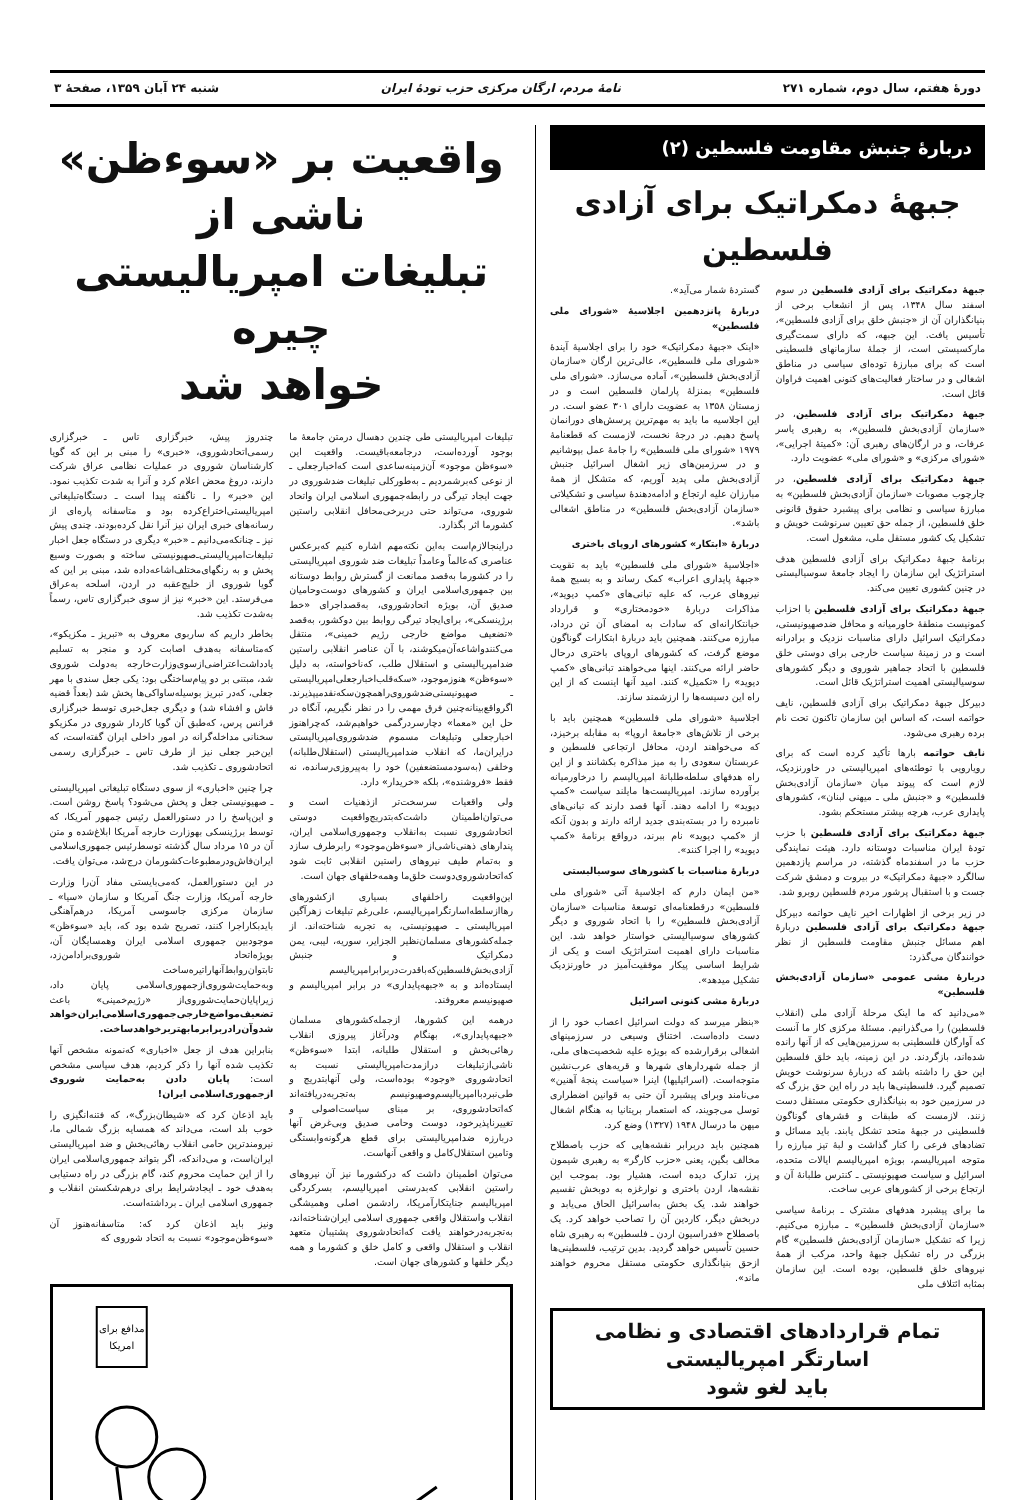دورهٔ هفتم، سال دوم، شماره ۲۷۱ نامهٔ مردم، ارگان مرکزی حزب تودهٔ ایران شنبه ۲۴ آبان ۱۳۵۹، صفحهٔ ۳
دربارهٔ جنبش مقاومت فلسطین (۲)
جبههٔ دمکراتیک برای آزادی فلسطین
جبههٔ دمکراتیک برای آزادی فلسطین در سوم اسفند سال ۱۳۴۸، پس از انشعاب برخی از بنیانگذاران آن از «جنبش خلق برای آزادی فلسطین»، تأسیس یافت. این جبهه، که دارای سمت‌گیری مارکسیستی است، از جملهٔ سازمانهای فلسطینی است که برای مبارزهٔ توده‌ای سیاسی در مناطق اشغالی و در ساختار فعالیت‌های کنونی اهمیت فراوان قائل است.
جبههٔ دمکراتیک برای آزادی فلسطین، در «سازمان آزادی‌بخش فلسطین»، به رهبری یاسر عرفات، و در ارگان‌های رهبری آن: «کمیتهٔ اجرایی»، «شورای مرکزی» و «شورای ملی» عضویت دارد.
جبههٔ دمکراتیک برای آزادی فلسطین، در چارچوب مصوبات «سازمان آزادی‌بخش فلسطین» به مبارزهٔ سیاسی و نظامی برای پیشبرد حقوق قانونی خلق فلسطین، از جمله حق تعیین سرنوشت خویش و تشکیل یک کشور مستقل ملی، مشغول است.
برنامهٔ جبههٔ دمکراتیک برای آزادی فلسطین هدف استراتژیک این سازمان را ایجاد جامعهٔ سوسیالیستی در چنین کشوری تعیین می‌کند.
جبههٔ دمکراتیک برای آزادی فلسطین با احزاب کمونیست منطقهٔ خاورمیانه و محافل ضدصهیونیستی، دمکراتیک اسرائیل دارای مناسبات نزدیک و برادرانه است و در زمینهٔ سیاست خارجی برای دوستی خلق فلسطین با اتحاد جماهیر شوروی و دیگر کشورهای سوسیالیستی اهمیت استراتژیک قائل است.
دبیرکل جبههٔ دمکراتیک برای آزادی فلسطین، نایف حواتمه است، که اساس این سازمان تاکنون تحت نام برده رهبری می‌شود.
نایف حواتمه بارها تأکید کرده است که برای رویارویی با توطئه‌های امپریالیستی در خاورنزدیک، لازم است که پیوند میان «سازمان آزادی‌بخش فلسطین» و «جنبش ملی ـ میهنی لبنان»، کشورهای پایداری عرب، هرچه بیشتر مستحکم بشود.
جبههٔ دمکراتیک برای آزادی فلسطین با حزب تودهٔ ایران مناسبات دوستانه دارد. هیئت نمایندگی حزب ما در اسفندماه گذشته، در مراسم یازدهمین سالگرد «جبههٔ دمکراتیک» در بیروت و دمشق شرکت جست و با استقبال پرشور مردم فلسطین روبرو شد.
در زیر برخی از اظهارات اخیر نایف حواتمه دبیرکل جبههٔ دمکراتیک برای آزادی فلسطین دربارهٔ اهم مسائل جنبش مقاومت فلسطین از نظر خوانندگان می‌گذرد:
دربارهٔ مشی عمومی «سازمان آزادی‌بخش فلسطین»
«می‌دانید که ما اینک مرحلهٔ آزادی ملی (انقلاب فلسطین) را می‌گذرانیم. مسئلهٔ مرکزی کار ما آنست که آوارگان فلسطینی به سرزمین‌هایی که از آنها رانده شده‌اند، بازگردند. در این زمینه، باید خلق فلسطین این حق را داشته باشد که دربارهٔ سرنوشت خویش تصمیم گیرد. فلسطینی‌ها باید در راه این حق بزرگ که در سرزمین خود به بنیانگذاری حکومتی مستقل دست زنند. لازمست که طبقات و قشرهای گوناگون فلسطینی در جبههٔ متحد تشکل یابند. باید مسائل و تضادهای فرعی را کنار گذاشت و لبهٔ تیز مبارزه را متوجه امپریالیسم، بویژه امپریالیسم ایالات متحده، اسرائیل و سیاست صهیونیستی ـ کنترس طلبانهٔ آن و ارتجاع برخی از کشورهای عربی ساخت.
ما برای پیشبرد هدفهای مشترک ـ برنامهٔ سیاسی «سازمان آزادی‌بخش فلسطین» ـ مبارزه می‌کنیم. زیرا که تشکیل «سازمان آزادی‌بخش فلسطین» گام بزرگی در راه تشکیل جبههٔ واحد، مرکب از همهٔ نیروهای خلق فلسطین، بوده است. این سازمان بمثابه ائتلاف ملی
گستردهٔ شمار می‌آید».
دربارهٔ پانزدهمین اجلاسیهٔ «شورای ملی فلسطین»
«اینک «جبههٔ دمکراتیک» خود را برای اجلاسیهٔ آیندهٔ «شورای ملی فلسطین»، عالی‌ترین ارگان «سازمان آزادی‌بخش فلسطین»، آماده می‌سازد. «شورای ملی فلسطین» بمنزلهٔ پارلمان فلسطین است و در زمستان ۱۳۵۸ به عضویت دارای ۳۰۱ عضو است. در این اجلاسیه ما باید به مهم‌ترین پرسش‌های دورانمان پاسخ دهیم. در درجهٔ نخست، لازمست که قطعنامهٔ ۱۹۷۹ «شورای ملی فلسطین» را جامهٔ عمل بپوشانیم و در سرزمین‌های زیر اشغال اسرائیل جنبش آزادی‌بخش ملی پدید آوریم، که متشکل از همهٔ مبارزان علیه ارتجاع و ادامه‌دهندهٔ سیاسی و تشکیلاتی «سازمان آزادی‌بخش فلسطین» در مناطق اشغالی باشد».
دربارهٔ «ابتکار» کشورهای اروپای باختری
«اجلاسیهٔ «شورای ملی فلسطین» باید به تقویت «جبههٔ پایداری اعراب» کمک رساند و به بسیج همهٔ نیروهای عرب، که علیه تبانی‌های «کمپ دیوید»، مذاکرات دربارهٔ «خودمختاری» و قرارداد خیانتکارانه‌ای که سادات به امضای آن تن درداد، مبارزه می‌کنند. همچنین باید دربارهٔ ابتکارات گوناگون موضع گرفت، که کشورهای اروپای باختری درحال حاضر ارائه می‌کنند. اینها می‌خواهند تبانی‌های «کمپ دیوید» را «تکمیل» کنند. امید آنها اینست که از این راه این دسیسه‌ها را ارزشمند سازند.
اجلاسیهٔ «شورای ملی فلسطین» همچنین باید با برخی از تلاش‌های «جامعهٔ اروپا» به مقابله برخیزد، که می‌خواهند اردن، محافل ارتجاعی فلسطین و عربستان سعودی را به میز مذاکره بکشانند و از این راه هدفهای سلطه‌طلبانهٔ امپریالیسم را درخاورمیانه برآورده سازند. امپریالیست‌ها مایلند سیاست «کمپ دیوید» را ادامه دهند. آنها قصد دارند که تبانی‌های نامبرده را در بسته‌بندی جدید ارائه دارند و بدون آنکه از «کمپ دیوید» نام ببرند، درواقع برنامهٔ «کمپ دیوید» را اجرا کنند».
دربارهٔ مناسبات با کشورهای سوسیالیستی
«من ایمان دارم که اجلاسیهٔ آتی «شورای ملی فلسطین» درقطعنامه‌ای توسعهٔ مناسبات «سازمان آزادی‌بخش فلسطین» را با اتحاد شوروی و دیگر کشورهای سوسیالیستی خواستار خواهد شد. این مناسبات دارای اهمیت استراتژیک است و یکی از شرایط اساسی پیکار موفقیت‌آمیز در خاورنزدیک تشکیل میدهد».
دربارهٔ مشی کنونی اسرائیل
«بنظر میرسد که دولت اسرائیل اعصاب خود را از دست داده‌است. اختناق وسیعی در سرزمینهای اشغالی برقرارشده که بویژه علیه شخصیت‌های ملی، از جمله شهردارهای شهرها و قریه‌های عرب‌نشین متوجه‌است. (اسرائیلیها) اینرا «سیاست پنجهٔ آهنین» می‌نامند وبرای پیشبرد آن حتی به قوانین اضطراری توسل می‌جویند، که استعمار بریتانیا به هنگام اشغال میهن ما درسال ۱۹۴۸ (۱۳۲۷) وضع کرد.
همچنین باید دربرابر نقشه‌هایی که حزب باصطلاح مخالف بگین، یعنی «حزب کارگر» به رهبری شیمون پرز، تدارک دیده است، هشیار بود. بموجب این نقشه‌ها، اردن باختری و نوارغزه به دوبخش تقسیم خواهند شد. یک بخش به‌اسرائیل الحاق می‌یابد و دربخش دیگر، کاردین آن را تصاحب خواهد کرد. یک باصطلاح «فدراسیون اردن ـ فلسطین» به رهبری شاه حسین تأسیس خواهد گردید. بدین ترتیب، فلسطینی‌ها ازحق بنیانگذاری حکومتی مستقل محروم خواهند ماند».
تمام قراردادهای اقتصادی و نظامی اسارتگر امپریالیستی
باید لغو شود
واقعیت بر «سوءظن» ناشی از
تبلیغات امپریالیستی چیره
خواهد شد
تبلیغات امپریالیستی طی چندین دهسال درمتن جامعهٔ ما بوجود آورده‌است، درجامعه‌باقیست. واقعیت این «سوءظن موجود» آن‌زمینه‌ساعدی است که‌اخبارجعلی ـ از نوعی که‌برشمردیم ـ به‌طورکلی تبلیغات ضدشوروی در جهت ایجاد تیرگی در رابطه‌جمهوری اسلامی ایران واتحاد شوروی، می‌تواند حتی دربرخی‌محافل انقلابی راستین کشورما اثر بگذارد.
دراینجالازم‌است به‌این نکته‌مهم اشاره کنیم که‌برعکس عناصری که‌عالماً وعامداً تبلیغات ضد شوروی امپریالیستی را در کشورما به‌قصد ممانعت از گسترش روابط دوستانه بین جمهوری‌اسلامی ایران و کشورهای دوست‌وحامیان صدیق آن، بویژه اتحادشوروی، به‌قصداجرای «خط برژینسکی»، برای‌ایجاد تیرگی روابط بین دوکشور، به‌قصد «تضعیف مواضع خارجی رژیم خمینی»، منتقل می‌کنندواشاعه‌آن‌میکوشند، با آن عناصر انقلابی راستین ضدامپریالیستی و استقلال طلب، که‌ناخواسته، به دلیل «سوءظن» هنوزموجود، «سکه‌قلب‌اخبارجعلی‌امپریالیستی ـ صهیونیستی‌ضدشوروی‌را‌همچون‌سکه‌نقدمیپذیرند. اگرواقع‌بینانه‌چنین فرق مهمی را در نظر نگیریم، آنگاه در حل این «معما» دچارسردرگمی خواهیم‌شد، که‌چرا‌هنوز اخبارجعلی وتبلیغات مسموم ضدشوروی‌امپریالیستی درایران‌ما، که انقلاب ضدامپریالیستی (استقلال‌طلبانه) وخلقی (به‌سودمستضعفین) خود را به‌پیروزی‌رسانده، نه فقط «فروشنده»، بلکه «خریدار» دارد.
ولی واقعیات سرسخت‌تر ازذهنیات است و می‌توان‌اطمینان داشت‌که‌بتدریج‌واقعیت دوستی اتحادشوروی نسبت به‌انقلاب وجمهوری‌اسلامی ایران، پندارهای ذهنی‌ناشی‌از «سوءظن‌موجود» را‌برطرف سازد و به‌تمام طیف نیروهای راستین انقلابی ثابت شود که‌اتحادشوروی‌دوست خلق‌ما وهمه‌خلقهای جهان است.
این‌واقعیت را‌خلقهای بسیاری ازکشورهای رهاازسلطه‌اسارتگرامپریالیسم، علی‌رغم تبلیغات زهرآگین امپریالیستی ـ صهیونیستی، به تجربه شناخته‌اند. از جمله‌کشورهای مسلمان‌نظیر الجزایر، سوریه، لیبی، یمن دمکراتیک و جنبش آزادی‌بخش‌فلسطین‌که‌باقدرت‌دربرابرامپریالیسم ایستاده‌اند و به «جبهه‌پایداری» در برابر امپریالیسم و صهیونیسم معروفند.
درهمه این کشورها، ازجمله‌کشورهای مسلمان «جبهه‌پایداری»، بهنگام ودرآغاز پیروزی انقلاب رهائی‌بخش و استقلال طلبانه، ابتدا «سوءظن» ناشی‌ازتبلیغات درازمدت‌امپریالیستی نسبت به اتحادشوروی «وجود» بوده‌است، ولی آنها‌بتدریج و طی‌نبردبا‌امپریالیسم‌وصهیونیسم به‌تجربه‌دریافته‌اند که‌اتحادشوروی، بر مبنای سیاست‌اصولی و تغییرناپذیرخود، دوست وحامی صدیق وبی‌غرض آنها دربارزه ضدامپریالیستی برای قطع هرگونه‌وابستگی وتامین استقلال‌کامل و واقعی آنهاست.
می‌توان اطمینان داشت که درکشورما نیز آن نیروهای راستین انقلابی که‌بدرستی امپریالیسم، بسرکردگی امپریالیسم جنایتکارآمریکا، را‌دشمن اصلی وهمیشگی انقلاب واستقلال واقعی جمهوری اسلامی ایران‌شناخته‌اند، به‌تجربه‌درخواهند یافت که‌اتحادشوروی پشتیبان متعهد انقلاب و استقلال واقعی و کامل خلق و کشورما و همه دیگر خلقها و کشورهای جهان است.
چندروز پیش، خبرگزاری تاس ـ خبرگزاری رسمی‌اتحادشوروی، «خبری» را مبنی بر این که گویا کارشناسان شوروی در عملیات نظامی عراق شرکت دارند، دروغ محض اعلام کرد و آنرا به شدت تکذیب نمود. این «خبر» را ـ ناگفته پیدا است ـ دستگاه‌تبلیغاتی امپریالیستی‌اختراع‌کرده بود و متاسفانه پاره‌ای از رسانه‌های خبری ایران نیز آنرا نقل کرده‌بودند. چندی پیش نیز ـ چنانکه‌می‌دانیم ـ «خبر» دیگری در دستگاه جعل اخبار تبلیغات‌امپریالیستی‌ـ‌صهیونیستی ساخته و بصورت وسیع پخش و به رنگهای‌مختلف‌اشاعه‌داده شد، مبنی بر این که گویا شوروی از خلیج‌عقبه در اردن، اسلحه به‌عراق می‌فرستد. این «خبر» نیز از سوی خبرگزاری تاس، رسماً به‌شدت تکذیب شد.
بخاطر داریم که ساربوی معروف به «تبریز ـ مکزیکو»، که‌متاسفانه به‌هدف اصابت کرد و منجر به تسلیم یادداشت‌اعتراضی‌ازسوی‌وزارت‌خارجه به‌دولت شوروی شد، مبتنی بر دو پیام‌ساختگی بود: یکی جعل سندی با مهر جعلی، که‌در تبریز بوسیله‌ساواکی‌ها پخش شد (بعداً قضیه فاش و افشاء شد) و دیگری جعل‌خبری توسط خبرگزاری فرانس پرس، که‌طبق آن گویا کاردار شوروی در مکزیکو سخنانی مداخله‌گرانه در امور داخلی ایران گفته‌است، که این‌خبر جعلی نیز از طرف تاس ـ خبرگزاری رسمی اتحادشوروی ـ تکذیب شد.
چرا چنین «اخباری» از سوی دستگاه تبلیغاتی امپریالیستی ـ صهیونیستی جعل و پخش می‌شود؟ پاسخ روشن است. و این‌پاسخ را در دستورالعمل رئیس جمهور آمریکا، که توسط برژینسکی بهوزارت خارجه آمریکا ابلاغ‌شده و متن آن در ۱۵ مرداد سال گذشته توسط‌رئیس جمهوری‌اسلامی ایران‌فاش‌ودرمطبوعات‌کشورمان درج‌شد، می‌توان یافت.
در این دستورالعمل، که‌می‌بایستی مفاد آن‌را وزارت خارجه آمریکا، وزارت جنگ آمریکا و سازمان «سیا» ـ سازمان مرکزی جاسوسی آمریکا، درهم‌آهنگی بایدبکاراجرا کنند، تصریح شده بود که، باید «سوءظن» موجودبین جمهوری اسلامی ایران وهمسایگان آن، بویژه‌اتحاد شوروی‌برا‌دامن‌زد، تابتوان‌روابط‌آنهاراتیره‌ساخت وبه‌حمایت‌شوروی‌ازجمهوری‌اسلامی پایان داد، زیرا‌پایان‌حمایت‌شوروی‌از «رژیم‌خمینی» باعث تضعیف‌مواضع‌خارجی‌جمهوری‌اسلامی‌ایران‌خواهد شدو‌آن‌را‌در‌برابر‌ما‌بهتر‌برخواهدساخت.
بنابراین هدف از جعل «اخباری» که‌نمونه مشخص آنها تکذیب شده آنها را ذکر کردیم، هدف سیاسی مشخص است: پایان دادن به‌حمایت شوروی ازجمهوری‌اسلامی ایران!
باید اذعان کرد که «شیطان‌بزرگ»، که فتنه‌انگیزی را خوب بلد است، می‌داند که همسایه بزرگ شمالی ما، نیرومندترین حامی انقلاب رهائی‌بخش و ضد امپریالیستی ایران‌است، و می‌داندکه، اگر بتواند جمهوری‌اسلامی ایران را از این حمایت محروم کند، گام بزرگی در راه دستیابی به‌هدف خود ـ ایجادشرایط برای درهم‌شکستن انقلاب و جمهوری اسلامی ایران ـ برداشته‌است.
ونیز باید اذعان کرد که: متاسفانه‌هنوز آن «سوءظن‌موجود» نسبت به اتحاد شوروی که
مدافع برای
امریکا